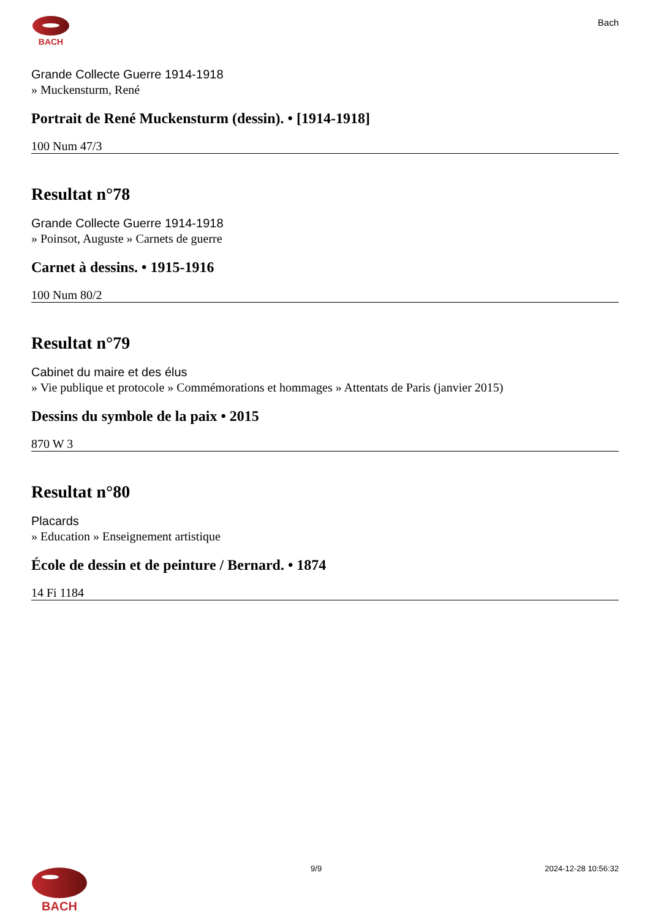BACH
Bach
Grande Collecte Guerre 1914-1918
» Muckensturm, René
Portrait de René Muckensturm (dessin). • [1914-1918]
100 Num 47/3
Resultat n°78
Grande Collecte Guerre 1914-1918
» Poinsot, Auguste » Carnets de guerre
Carnet à dessins. • 1915-1916
100 Num 80/2
Resultat n°79
Cabinet du maire et des élus
» Vie publique et protocole » Commémorations et hommages » Attentats de Paris (janvier 2015)
Dessins du symbole de la paix • 2015
870 W 3
Resultat n°80
Placards
» Education » Enseignement artistique
École de dessin et de peinture / Bernard. • 1874
14 Fi 1184
BACH
9/9 2024-12-28 10:56:32